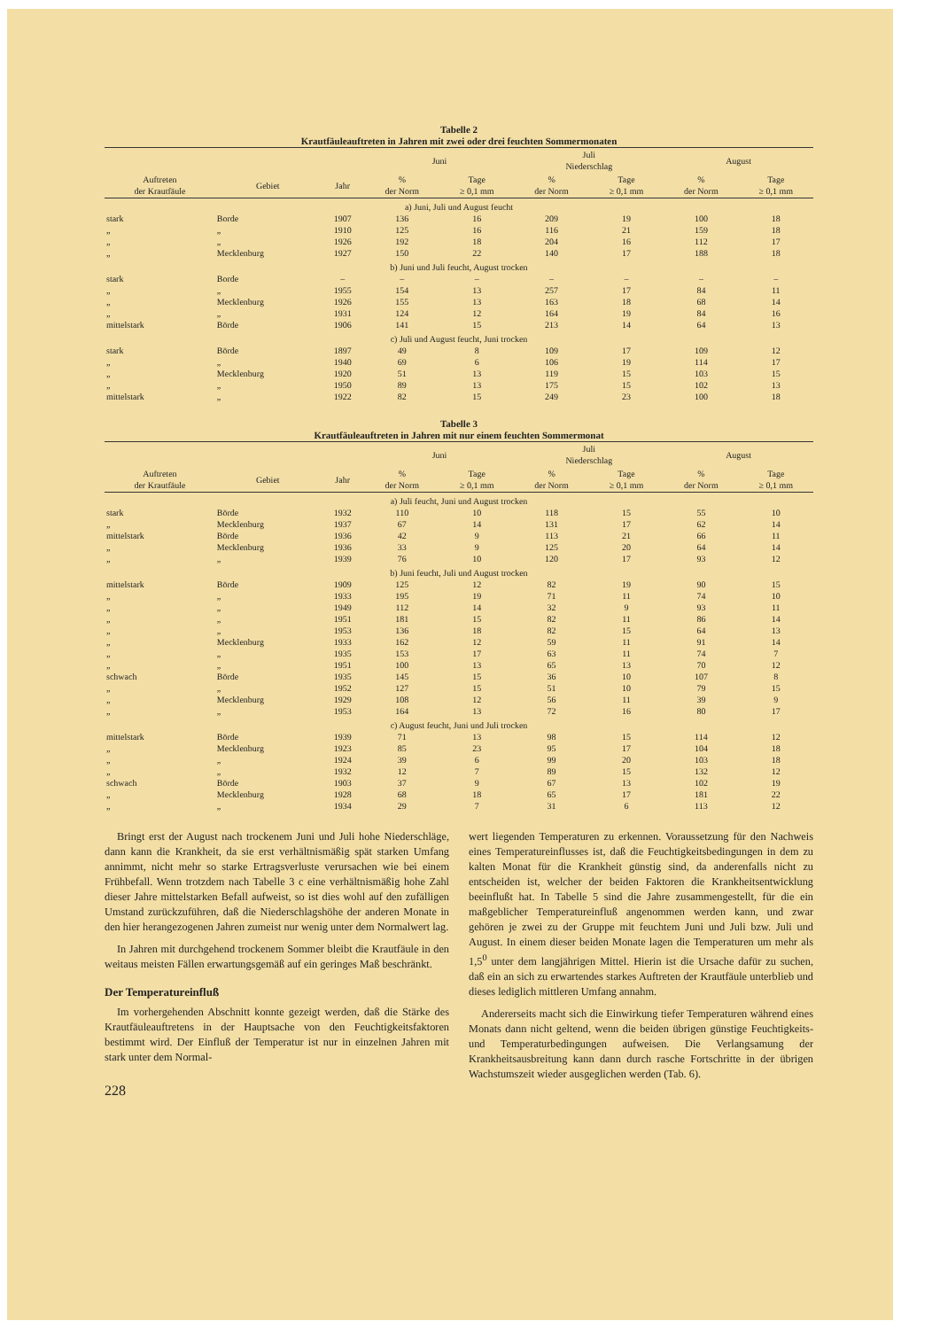Tabelle 2
Krautfäuleauftreten in Jahren mit zwei oder drei feuchten Sommermonaten
| | | | Juni | | Juli Niederschlag | | August | |
| --- | --- | --- | --- | --- | --- | --- | --- | --- |
| Auftreten der Krautfäule | Gebiet | Jahr | % der Norm | Tage ≥ 0,1 mm | % der Norm | Tage ≥ 0,1 mm | % der Norm | Tage ≥ 0,1 mm |
| a) Juni, Juli und August feucht | | | | | | | | |
| stark | Borde | 1907 | 136 | 16 | 209 | 19 | 100 | 18 |
| „ | „ | 1910 | 125 | 16 | 116 | 21 | 159 | 18 |
| „ | „ | 1926 | 192 | 18 | 204 | 16 | 112 | 17 |
| „ | Mecklenburg | 1927 | 150 | 22 | 140 | 17 | 188 | 18 |
| b) Juni und Juli feucht, August trocken | | | | | | | | |
| stark | Borde | – | – | – | – | – | – | – |
| „ | „ | 1955 | 154 | 13 | 257 | 17 | 84 | 11 |
| „ | Mecklenburg | 1926 | 155 | 13 | 163 | 18 | 68 | 14 |
| „ | „ | 1931 | 124 | 12 | 164 | 19 | 84 | 16 |
| mittelstark | Börde | 1906 | 141 | 15 | 213 | 14 | 64 | 13 |
| c) Juli und August feucht, Juni trocken | | | | | | | | |
| stark | Börde | 1897 | 49 | 8 | 109 | 17 | 109 | 12 |
| „ | „ | 1940 | 69 | 6 | 106 | 19 | 114 | 17 |
| „ | Mecklenburg | 1920 | 51 | 13 | 119 | 15 | 103 | 15 |
| „ | „ | 1950 | 89 | 13 | 175 | 15 | 102 | 13 |
| mittelstark | „ | 1922 | 82 | 15 | 249 | 23 | 100 | 18 |
Tabelle 3
Krautfäuleauftreten in Jahren mit nur einem feuchten Sommermonat
| | | | Juni | | Juli Niederschlag | | August | |
| --- | --- | --- | --- | --- | --- | --- | --- | --- |
| Auftreten der Krautfäule | Gebiet | Jahr | % der Norm | Tage ≥ 0,1 mm | % der Norm | Tage ≥ 0,1 mm | % der Norm | Tage ≥ 0,1 mm |
| a) Juli feucht, Juni und August trocken | | | | | | | | |
| stark | Börde | 1932 | 110 | 10 | 118 | 15 | 55 | 10 |
| „ | Mecklenburg | 1937 | 67 | 14 | 131 | 17 | 62 | 14 |
| mittelstark | Börde | 1936 | 42 | 9 | 113 | 21 | 66 | 11 |
| „ | Mecklenburg | 1936 | 33 | 9 | 125 | 20 | 64 | 14 |
| „ | „ | 1939 | 76 | 10 | 120 | 17 | 93 | 12 |
| b) Juni feucht, Juli und August trocken | | | | | | | | |
| mittelstark | Börde | 1909 | 125 | 12 | 82 | 19 | 90 | 15 |
| „ | „ | 1933 | 195 | 19 | 71 | 11 | 74 | 10 |
| „ | „ | 1949 | 112 | 14 | 32 | 9 | 93 | 11 |
| „ | „ | 1951 | 181 | 15 | 82 | 11 | 86 | 14 |
| „ | „ | 1953 | 136 | 18 | 82 | 15 | 64 | 13 |
| „ | Mecklenburg | 1933 | 162 | 12 | 59 | 11 | 91 | 14 |
| „ | „ | 1935 | 153 | 17 | 63 | 11 | 74 | 7 |
| „ | „ | 1951 | 100 | 13 | 65 | 13 | 70 | 12 |
| schwach | Börde | 1935 | 145 | 15 | 36 | 10 | 107 | 8 |
| „ | „ | 1952 | 127 | 15 | 51 | 10 | 79 | 15 |
| „ | Mecklenburg | 1929 | 108 | 12 | 56 | 11 | 39 | 9 |
| „ | „ | 1953 | 164 | 13 | 72 | 16 | 80 | 17 |
| c) August feucht, Juni und Juli trocken | | | | | | | | |
| mittelstark | Börde | 1939 | 71 | 13 | 98 | 15 | 114 | 12 |
| „ | Mecklenburg | 1923 | 85 | 23 | 95 | 17 | 104 | 18 |
| „ | „ | 1924 | 39 | 6 | 99 | 20 | 103 | 18 |
| „ | „ | 1932 | 12 | 7 | 89 | 15 | 132 | 12 |
| schwach | Börde | 1903 | 37 | 9 | 67 | 13 | 102 | 19 |
| „ | Mecklenburg | 1928 | 68 | 18 | 65 | 17 | 181 | 22 |
| „ | „ | 1934 | 29 | 7 | 31 | 6 | 113 | 12 |
Bringt erst der August nach trockenem Juni und Juli hohe Niederschläge, dann kann die Krankheit, da sie erst verhältnismäßig spät starken Umfang annimmt, nicht mehr so starke Ertragsverluste verursachen wie bei einem Frühbefall. Wenn trotzdem nach Tabelle 3 c eine verhältnismäßig hohe Zahl dieser Jahre mittelstarken Befall aufweist, so ist dies wohl auf den zufälligen Umstand zurückzuführen, daß die Niederschlagshöhe der anderen Monate in den hier herangezogenen Jahren zumeist nur wenig unter dem Normalwert lag.
In Jahren mit durchgehend trockenem Sommer bleibt die Krautfäule in den weitaus meisten Fällen erwartungsgemäß auf ein geringes Maß beschränkt.
Der Temperatureinfluß
Im vorhergehenden Abschnitt konnte gezeigt werden, daß die Stärke des Krautfäuleauftretens in der Hauptsache von den Feuchtigkeitsfaktoren bestimmt wird. Der Einfluß der Temperatur ist nur in einzelnen Jahren mit stark unter dem Normal-
228
wert liegenden Temperaturen zu erkennen. Voraussetzung für den Nachweis eines Temperatureinflusses ist, daß die Feuchtigkeitsbedingungen in dem zu kalten Monat für die Krankheit günstig sind, da anderenfalls nicht zu entscheiden ist, welcher der beiden Faktoren die Krankheitsentwicklung beeinflußt hat. In Tabelle 5 sind die Jahre zusammengestellt, für die ein maßgeblicher Temperatureinfluß angenommen werden kann, und zwar gehören je zwei zu der Gruppe mit feuchtem Juni und Juli bzw. Juli und August. In einem dieser beiden Monate lagen die Temperaturen um mehr als 1,5<sup>0</sup> unter dem langjährigen Mittel. Hierin ist die Ursache dafür zu suchen, daß ein an sich zu erwartendes starkes Auftreten der Krautfäule unterblieb und dieses lediglich mittleren Umfang annahm.
Andererseits macht sich die Einwirkung tiefer Temperaturen während eines Monats dann nicht geltend, wenn die beiden übrigen günstige Feuchtigkeits- und Temperaturbedingungen aufweisen. Die Verlangsamung der Krankheitsausbreitung kann dann durch rasche Fortschritte in der übrigen Wachstumszeit wieder ausgeglichen werden (Tab. 6).